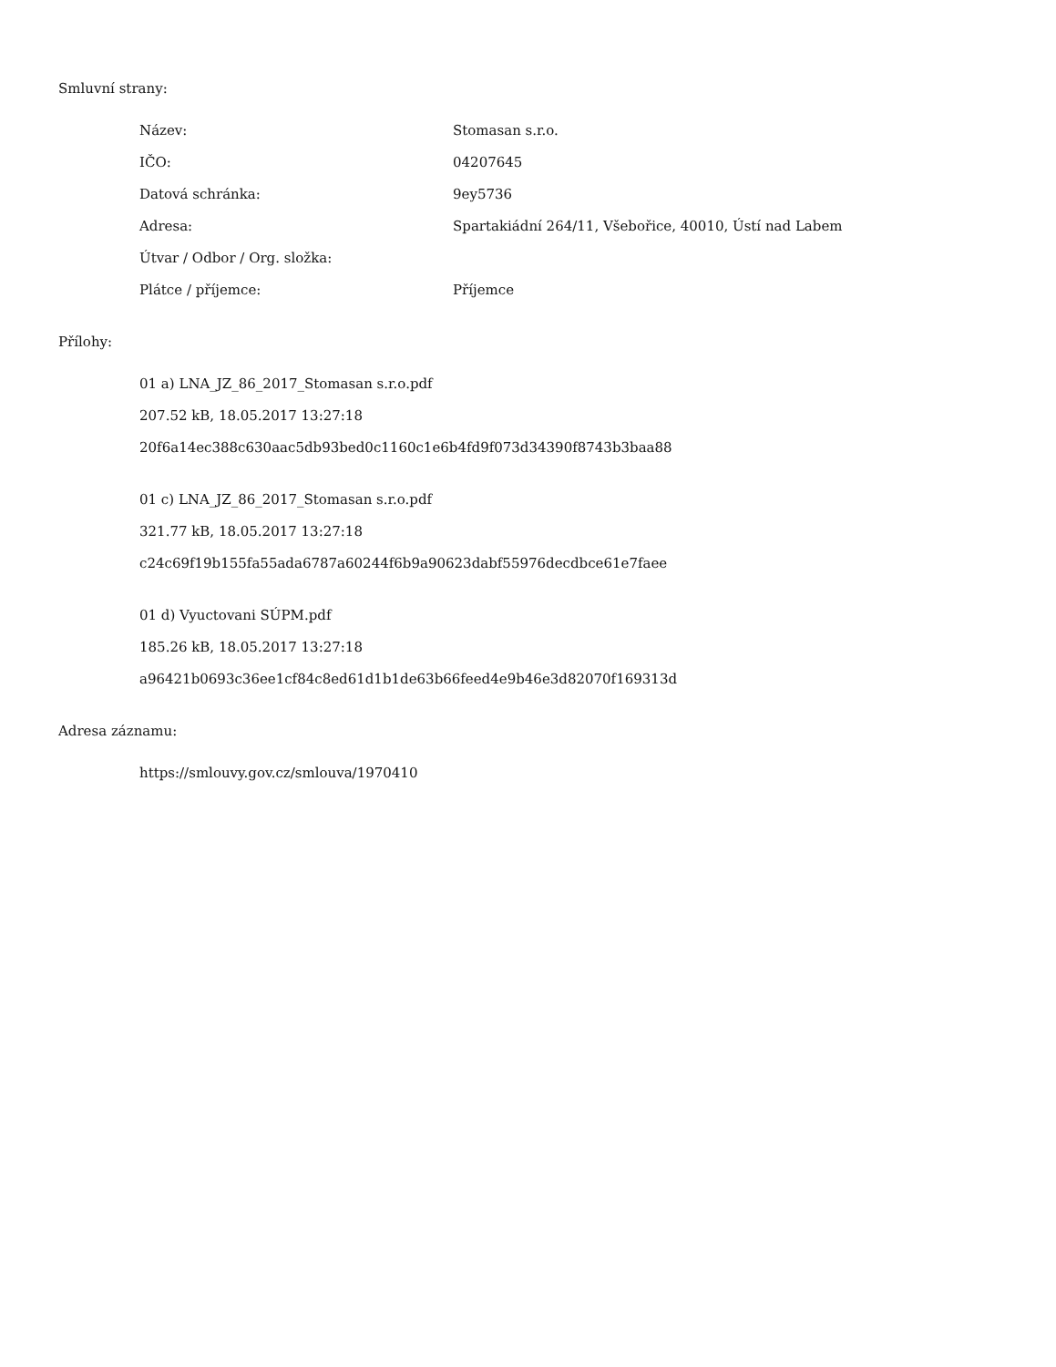Smluvní strany:
| Název: | Stomasan s.r.o. |
| IČO: | 04207645 |
| Datová schránka: | 9ey5736 |
| Adresa: | Spartakiádní 264/11, Všebořice, 40010, Ústí nad Labem |
| Útvar / Odbor / Org. složka: | |
| Plátce / příjemce: | Příjemce |
Přílohy:
01 a) LNA_JZ_86_2017_Stomasan s.r.o.pdf
207.52 kB, 18.05.2017 13:27:18
20f6a14ec388c630aac5db93bed0c1160c1e6b4fd9f073d34390f8743b3baa88
01 c) LNA_JZ_86_2017_Stomasan s.r.o.pdf
321.77 kB, 18.05.2017 13:27:18
c24c69f19b155fa55ada6787a60244f6b9a90623dabf55976decdbce61e7faee
01 d) Vyuctovani SÚPM.pdf
185.26 kB, 18.05.2017 13:27:18
a96421b0693c36ee1cf84c8ed61d1b1de63b66feed4e9b46e3d82070f169313d
Adresa záznamu:
https://smlouvy.gov.cz/smlouva/1970410